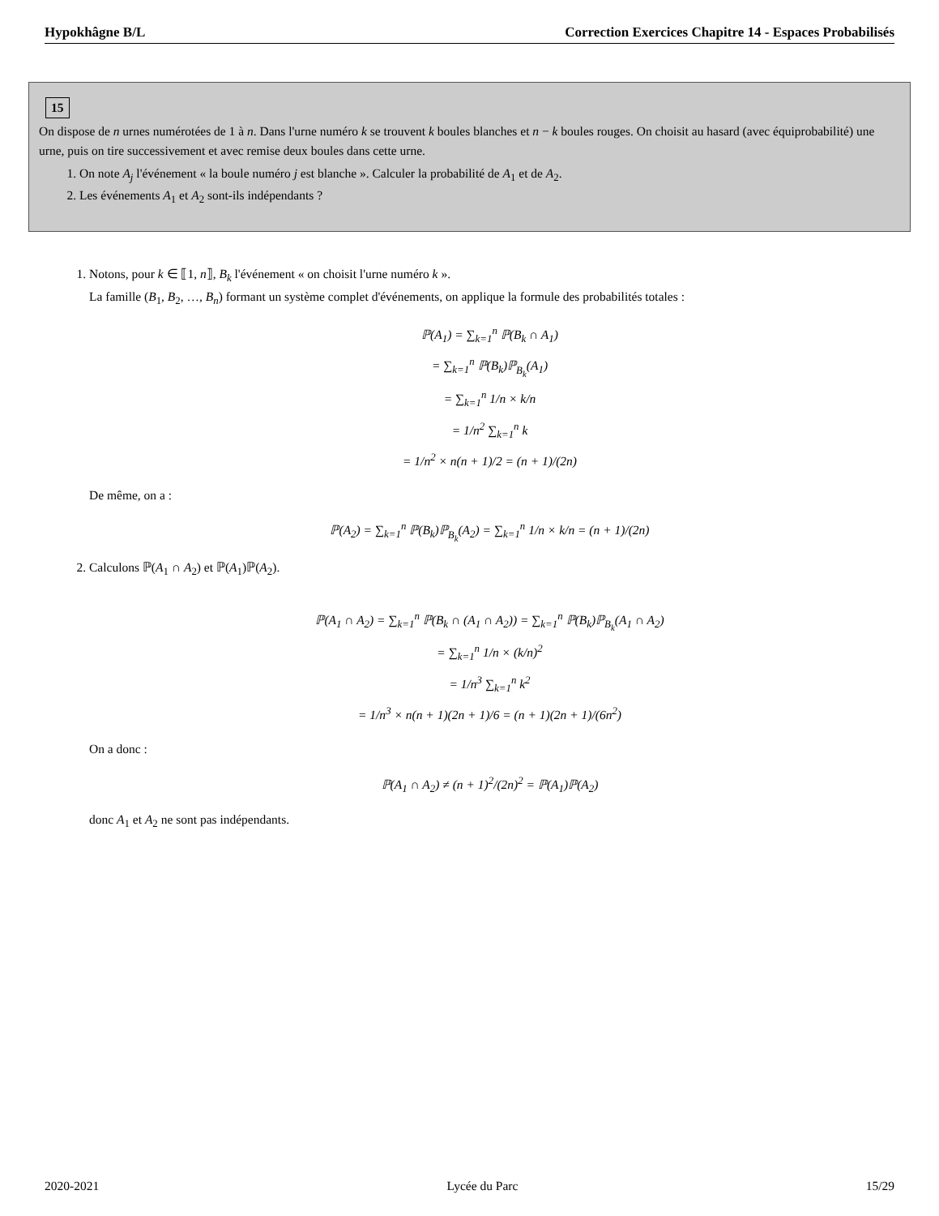Hypokhâgne B/L Correction Exercices Chapitre 14 - Espaces Probabilisés
15
On dispose de n urnes numérotées de 1 à n. Dans l'urne numéro k se trouvent k boules blanches et n − k boules rouges. On choisit au hasard (avec équiprobabilité) une urne, puis on tire successivement et avec remise deux boules dans cette urne.
1. On note A<sub>j</sub> l'événement « la boule numéro j est blanche ». Calculer la probabilité de A<sub>1</sub> et de A<sub>2</sub>.
2. Les événements A<sub>1</sub> et A<sub>2</sub> sont-ils indépendants ?
1. Notons, pour k ∈ ⟦1, n⟧, B<sub>k</sub> l'événement « on choisit l'urne numéro k ».
La famille (B<sub>1</sub>, B<sub>2</sub>, …, B<sub>n</sub>) formant un système complet d'événements, on applique la formule des probabilités totales :
ℙ(A<sub>1</sub>) = ∑<sub>k=1</sub><sup>n</sup> ℙ(B<sub>k</sub> ∩ A<sub>1</sub>)
= ∑<sub>k=1</sub><sup>n</sup> ℙ(B<sub>k</sub>)ℙ<sub>B<sub>k</sub></sub>(A<sub>1</sub>)
= ∑<sub>k=1</sub><sup>n</sup> 1/n × k/n
= 1/n<sup>2</sup> ∑<sub>k=1</sub><sup>n</sup> k
= 1/n<sup>2</sup> × n(n + 1)/2 = (n + 1)/(2n)
De même, on a :
ℙ(A<sub>2</sub>) = ∑<sub>k=1</sub><sup>n</sup> ℙ(B<sub>k</sub>)ℙ<sub>B<sub>k</sub></sub>(A<sub>2</sub>) = ∑<sub>k=1</sub><sup>n</sup> 1/n × k/n = (n + 1)/(2n)
2. Calculons ℙ(A<sub>1</sub> ∩ A<sub>2</sub>) et ℙ(A<sub>1</sub>)ℙ(A<sub>2</sub>).
ℙ(A<sub>1</sub> ∩ A<sub>2</sub>) = ∑<sub>k=1</sub><sup>n</sup> ℙ(B<sub>k</sub> ∩ (A<sub>1</sub> ∩ A<sub>2</sub>)) = ∑<sub>k=1</sub><sup>n</sup> ℙ(B<sub>k</sub>)ℙ<sub>B<sub>k</sub></sub>(A<sub>1</sub> ∩ A<sub>2</sub>)
= ∑<sub>k=1</sub><sup>n</sup> 1/n × (k/n)<sup>2</sup>
= 1/n<sup>3</sup> ∑<sub>k=1</sub><sup>n</sup> k<sup>2</sup>
= 1/n<sup>3</sup> × n(n + 1)(2n + 1)/6 = (n + 1)(2n + 1)/(6n<sup>2</sup>)
On a donc :
ℙ(A<sub>1</sub> ∩ A<sub>2</sub>) ≠ (n + 1)<sup>2</sup>/(2n)<sup>2</sup> = ℙ(A<sub>1</sub>)ℙ(A<sub>2</sub>)
donc A<sub>1</sub> et A<sub>2</sub> ne sont pas indépendants.
2020-2021 Lycée du Parc 15/29